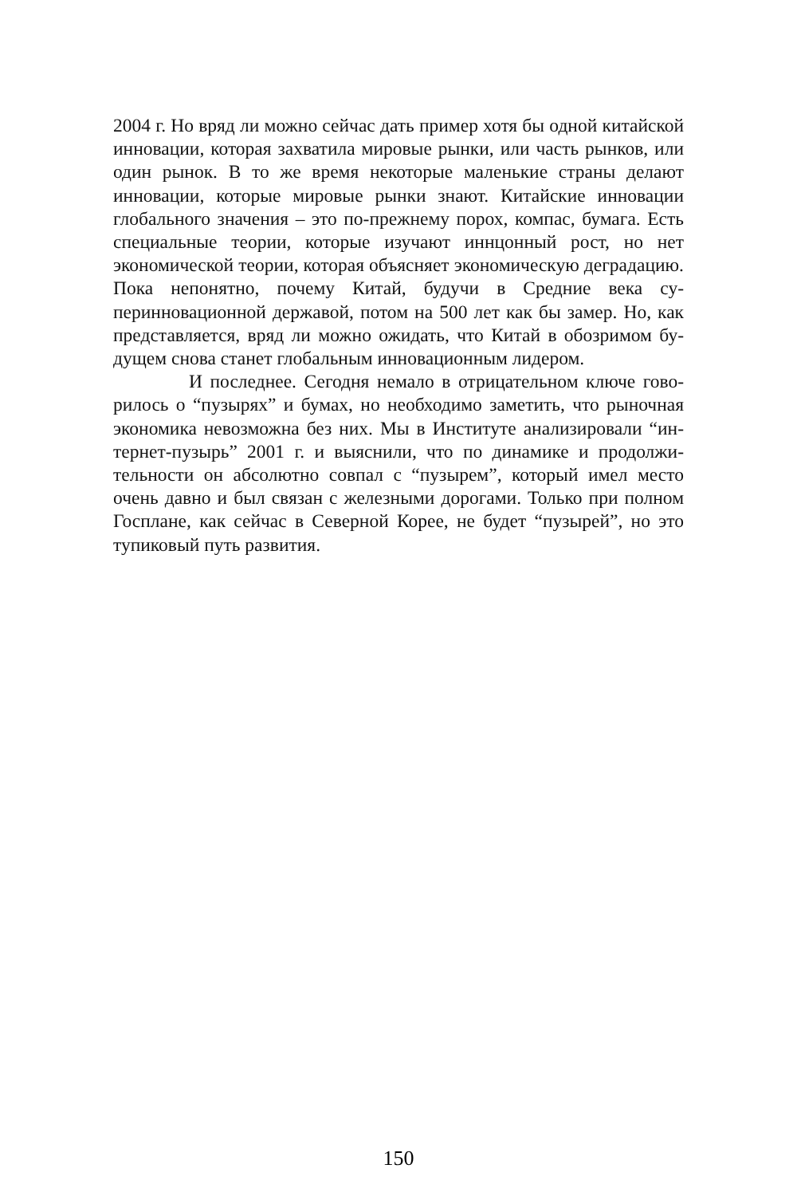2004 г. Но вряд ли можно сейчас дать пример хотя бы одной китай­ской инновации, которая захватила мировые рынки, или часть рын­ков, или один рынок. В то же время некоторые маленькие страны делают инновации, которые мировые рынки знают. Китайские инно­вации глобального значения – это по-прежнему порох, компас, бума­га. Есть специальные теории, которые изучают иннцонный рост, но нет экономической теории, которая объясняет экономическую дегра­дацию. Пока непонятно, почему Китай, будучи в Средние века су­перинновационной державой, потом на 500 лет как бы замер. Но, как представляется, вряд ли можно ожидать, что Китай в обозримом бу­дущем снова станет глобальным инновационным лидером.
И последнее. Сегодня немало в отрицательном ключе гово­рилось о “пузырях” и бумах, но необходимо заметить, что рыночная экономика невозможна без них. Мы в Институте анализировали “ин­тернет-пузырь” 2001 г. и выяснили, что по динамике и продолжи­тельности он абсолютно совпал с “пузырем”, который имел место очень давно и был связан с железными дорогами. Только при полном Госплане, как сейчас в Северной Корее, не будет “пузырей”, но это тупиковый путь развития.
150